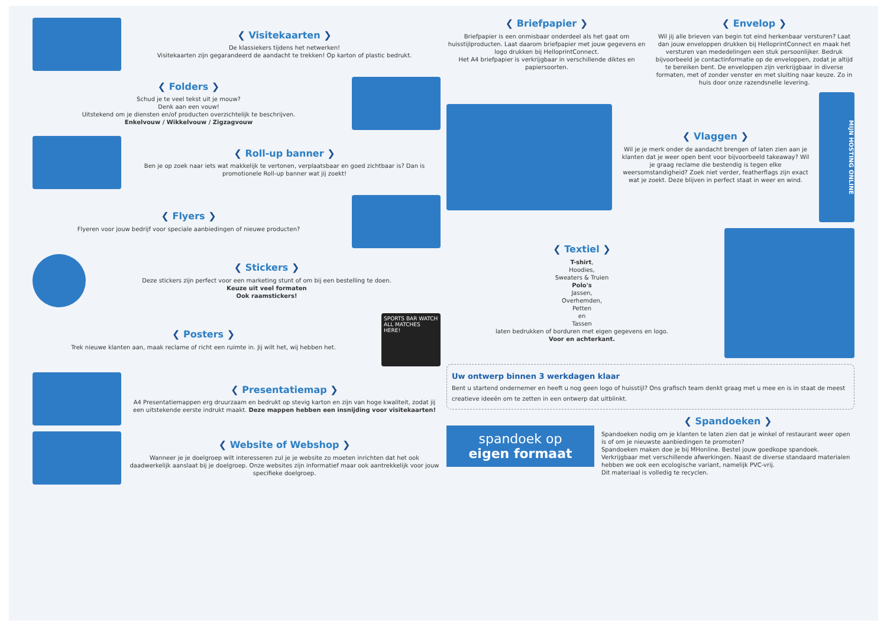❮ Visitekaarten ❯
De klassiekers tijdens het netwerken!
Visitekaarten zijn gegarandeerd de aandacht te trekken! Op karton of plastic bedrukt.
❮ Folders ❯
Schud je te veel tekst uit je mouw?
Denk aan een vouw!
Uitstekend om je diensten en/of producten overzichtelijk te beschrijven.
Enkelvouw / Wikkelvouw / Zigzagvouw
❮ Roll-up banner ❯
Ben je op zoek naar iets wat makkelijk te vertonen, verplaatsbaar en goed zichtbaar is? Dan is promotionele Roll-up banner wat jij zoekt!
❮ Flyers ❯
Flyeren voor jouw bedrijf voor speciale aanbiedingen of nieuwe producten?
❮ Stickers ❯
Deze stickers zijn perfect voor een marketing stunt of om bij een bestelling te doen.
Keuze uit veel formaten
Ook raamstickers!
❮ Posters ❯
Trek nieuwe klanten aan, maak reclame of richt een ruimte in. Jij wilt het, wij hebben het.
SPORTS BAR WATCH ALL MATCHES HERE!
❮ Presentatiemap ❯
A4 Presentatiemappen erg druurzaam en bedrukt op stevig karton en zijn van hoge kwaliteit, zodat jij een uitstekende eerste indrukt maakt. Deze mappen hebben een insnijding voor visitekaarten!
❮ Website of Webshop ❯
Wanneer je je doelgroep wilt interesseren zul je je website zo moeten inrichten dat het ook daadwerkelijk aanslaat bij je doelgroep. Onze websites zijn informatief maar ook aantrekkelijk voor jouw specifieke doelgroep.
❮ Briefpapier ❯
Briefpapier is een onmisbaar onderdeel als het gaat om huisstijlproducten. Laat daarom briefpapier met jouw gegevens en logo drukken bij HelloprintConnect.
Het A4 briefpapier is verkrijgbaar in verschillende diktes en papiersoorten.
❮ Envelop ❯
Wil jij alle brieven van begin tot eind herkenbaar versturen? Laat dan jouw enveloppen drukken bij HelloprintConnect en maak het versturen van mededelingen een stuk persoonlijker. Bedruk bijvoorbeeld je contactinformatie op de enveloppen, zodat je altijd te bereiken bent. De enveloppen zijn verkrijgbaar in diverse formaten, met of zonder venster en met sluiting naar keuze. Zo in huis door onze razendsnelle levering.
❮ Vlaggen ❯
Wil je je merk onder de aandacht brengen of laten zien aan je klanten dat je weer open bent voor bijvoorbeeld takeaway? Wil je graag reclame die bestendig is tegen elke weersomstandigheid? Zoek niet verder, featherflags zijn exact wat je zoekt. Deze blijven in perfect staat in weer en wind.
MIJN HOSTING ONLINE
❮ Textiel ❯
T-shirt,
Hoodies,
Sweaters & Truien
Polo's
Jassen,
Overhemden,
Petten
en
Tassen
laten bedrukken of borduren met eigen gegevens en logo.
Voor en achterkant.
Uw ontwerp binnen 3 werkdagen klaar
Bent u startend ondernemer en heeft u nog geen logo of huisstijl? Ons grafisch team denkt graag met u mee en is in staat de meest creatieve ideeën om te zetten in een ontwerp dat uitblinkt.
spandoek op
eigen formaat
❮ Spandoeken ❯
Spandoeken nodig om je klanten te laten zien dat je winkel of restaurant weer open is of om je nieuwste aanbiedingen te promoten?
Spandoeken maken doe je bij MHonline. Bestel jouw goedkope spandoek. Verkrijgbaar met verschillende afwerkingen. Naast de diverse standaard materialen hebben we ook een ecologische variant, namelijk PVC-vrij.
Dit materiaal is volledig te recyclen.